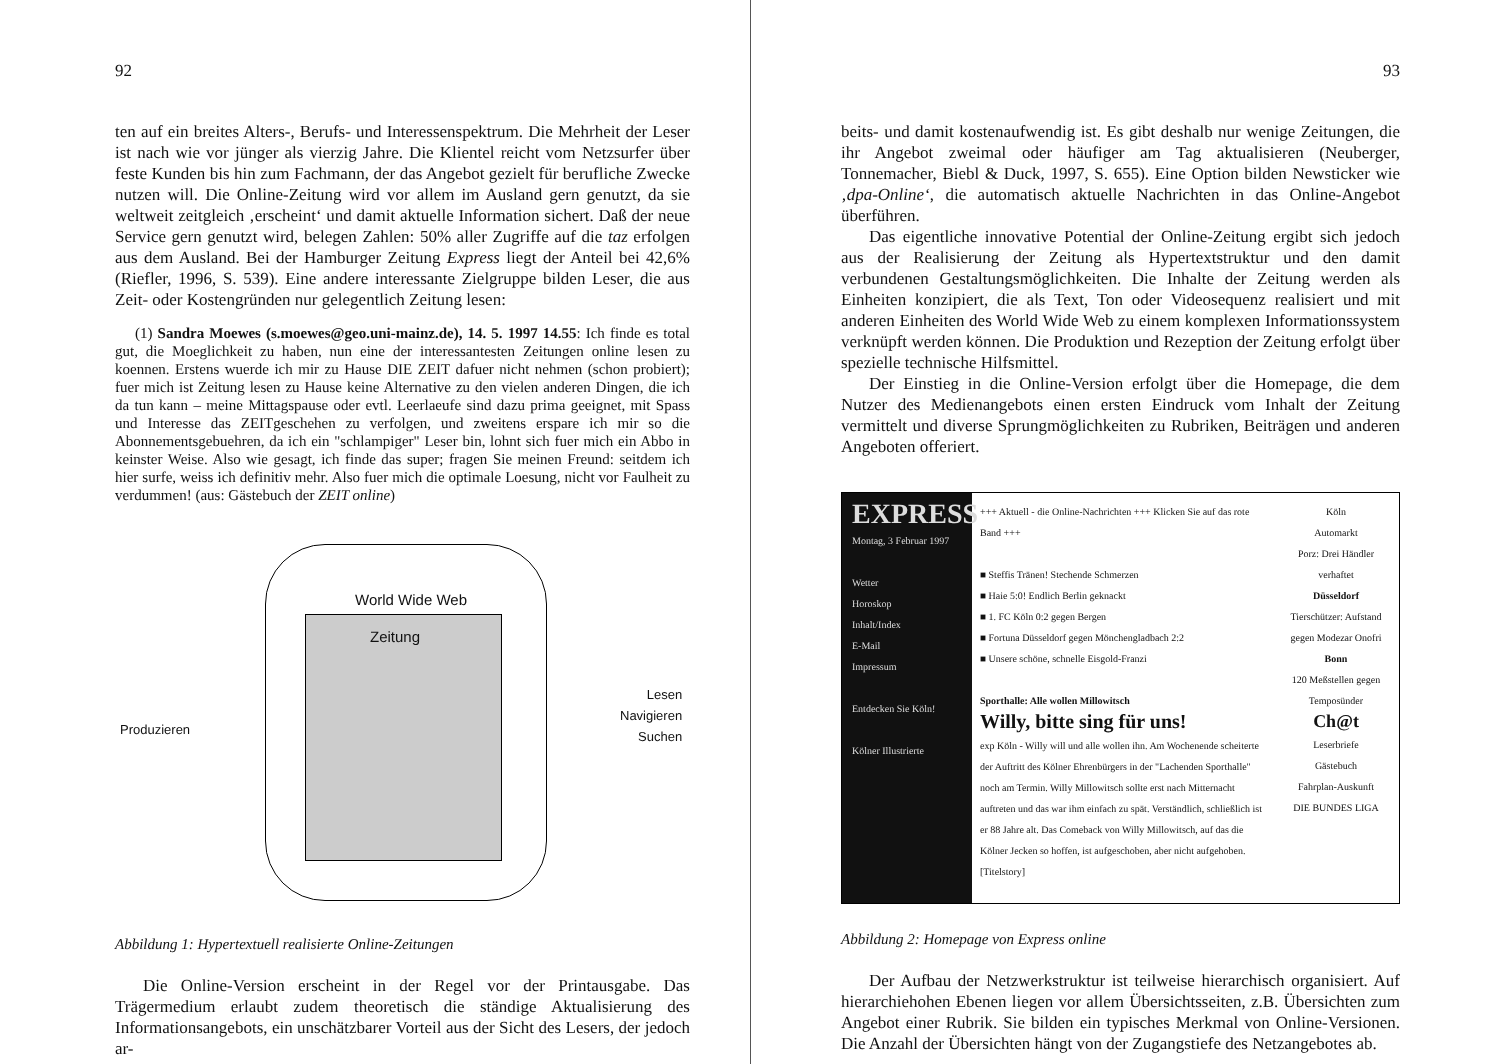92
ten auf ein breites Alters-, Berufs- und Interessenspektrum. Die Mehrheit der Leser ist nach wie vor jünger als vierzig Jahre. Die Klientel reicht vom Netzsurfer über feste Kunden bis hin zum Fachmann, der das Angebot gezielt für berufliche Zwecke nutzen will. Die Online-Zeitung wird vor allem im Ausland gern genutzt, da sie weltweit zeitgleich ‚erscheint‘ und damit aktuelle Information sichert. Daß der neue Service gern genutzt wird, belegen Zahlen: 50% aller Zugriffe auf die taz erfolgen aus dem Ausland. Bei der Hamburger Zeitung Express liegt der Anteil bei 42,6% (Riefler, 1996, S. 539). Eine andere interessante Zielgruppe bilden Leser, die aus Zeit- oder Kostengründen nur gelegentlich Zeitung lesen:
(1) Sandra Moewes (s.moewes@geo.uni-mainz.de), 14. 5. 1997 14.55: Ich finde es total gut, die Moeglichkeit zu haben, nun eine der interessantesten Zeitungen online lesen zu koennen. Erstens wuerde ich mir zu Hause DIE ZEIT dafuer nicht nehmen (schon probiert); fuer mich ist Zeitung lesen zu Hause keine Alternative zu den vielen anderen Dingen, die ich da tun kann – meine Mittagspause oder evtl. Leerlaeufe sind dazu prima geeignet, mit Spass und Interesse das ZEITgeschehen zu verfolgen, und zweitens erspare ich mir so die Abonnementsgebuehren, da ich ein "schlampiger" Leser bin, lohnt sich fuer mich ein Abbo in keinster Weise. Also wie gesagt, ich finde das super; fragen Sie meinen Freund: seitdem ich hier surfe, weiss ich definitiv mehr. Also fuer mich die optimale Loesung, nicht vor Faulheit zu verdummen! (aus: Gästebuch der ZEIT online)
World Wide Web
Zeitung
Produzieren
Lesen
Navigieren
Suchen
Abbildung 1: Hypertextuell realisierte Online-Zeitungen
Die Online-Version erscheint in der Regel vor der Printausgabe. Das Trägermedium erlaubt zudem theoretisch die ständige Aktualisierung des Informationsangebots, ein unschätzbarer Vorteil aus der Sicht des Lesers, der jedoch ar-
93
beits- und damit kostenaufwendig ist. Es gibt deshalb nur wenige Zeitungen, die ihr Angebot zweimal oder häufiger am Tag aktualisieren (Neuberger, Tonnemacher, Biebl & Duck, 1997, S. 655). Eine Option bilden Newsticker wie ‚dpa-Online‘, die automatisch aktuelle Nachrichten in das Online-Angebot überführen.
Das eigentliche innovative Potential der Online-Zeitung ergibt sich jedoch aus der Realisierung der Zeitung als Hypertextstruktur und den damit verbundenen Gestaltungsmöglichkeiten. Die Inhalte der Zeitung werden als Einheiten konzipiert, die als Text, Ton oder Videosequenz realisiert und mit anderen Einheiten des World Wide Web zu einem komplexen Informationssystem verknüpft werden können. Die Produktion und Rezeption der Zeitung erfolgt über spezielle technische Hilfsmittel.
Der Einstieg in die Online-Version erfolgt über die Homepage, die dem Nutzer des Medienangebots einen ersten Eindruck vom Inhalt der Zeitung vermittelt und diverse Sprungmöglichkeiten zu Rubriken, Beiträgen und anderen Angeboten offeriert.
EXPRESS
Montag, 3 Februar 1997
Wetter
Horoskop
Inhalt/Index
E-Mail
Impressum
Entdecken Sie Köln!
Kölner Illustrierte
+++ Aktuell - die Online-Nachrichten +++ Klicken Sie auf das rote Band +++
■ Steffis Tränen! Stechende Schmerzen
■ Haie 5:0! Endlich Berlin geknackt
■ 1. FC Köln 0:2 gegen Bergen
■ Fortuna Düsseldorf gegen Mönchengladbach 2:2
■ Unsere schöne, schnelle Eisgold-Franzi
Sporthalle: Alle wollen Millowitsch
Willy, bitte sing für uns!
exp Köln - Willy will und alle wollen ihn. Am Wochenende scheiterte der Auftritt des Kölner Ehrenbürgers in der "Lachenden Sporthalle" noch am Termin. Willy Millowitsch sollte erst nach Mitternacht auftreten und das war ihm einfach zu spät. Verständlich, schließlich ist er 88 Jahre alt. Das Comeback von Willy Millowitsch, auf das die Kölner Jecken so hoffen, ist aufgeschoben, aber nicht aufgehoben. [Titelstory]
Köln
Automarkt
Porz: Drei Händler verhaftet
Düsseldorf
Tierschützer: Aufstand gegen Modezar Onofri
Bonn
120 Meßstellen gegen Temposünder
Ch@t
Leserbriefe
Gästebuch
Fahrplan-Auskunft
DIE BUNDES LIGA
Abbildung 2: Homepage von Express online
Der Aufbau der Netzwerkstruktur ist teilweise hierarchisch organisiert. Auf hierarchiehohen Ebenen liegen vor allem Übersichtsseiten, z.B. Übersichten zum Angebot einer Rubrik. Sie bilden ein typisches Merkmal von Online-Versionen. Die Anzahl der Übersichten hängt von der Zugangstiefe des Netzangebotes ab.